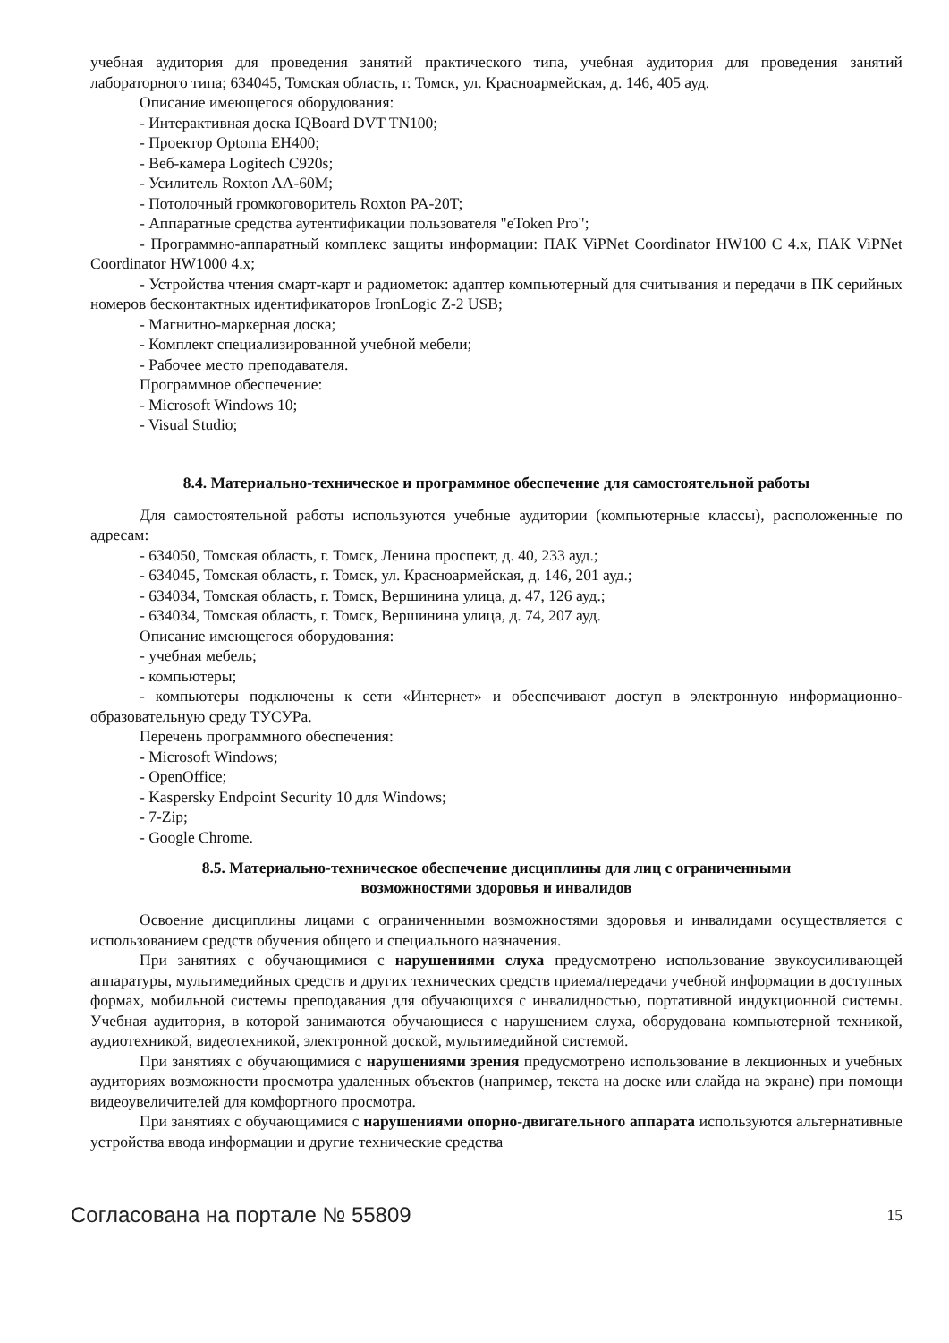учебная аудитория для проведения занятий практического типа, учебная аудитория для проведения занятий лабораторного типа; 634045, Томская область, г. Томск, ул. Красноармейская, д. 146, 405 ауд.
Описание имеющегося оборудования:
- Интерактивная доска IQBoard DVT TN100;
- Проектор Optoma EH400;
- Веб-камера Logitech C920s;
- Усилитель Roxton AA-60M;
- Потолочный громкоговоритель Roxton PA-20T;
- Аппаратные средства аутентификации пользователя "eToken Pro";
- Программно-аппаратный комплекс защиты информации: ПАК ViPNet Coordinator HW100 C 4.x, ПАК ViPNet Coordinator HW1000 4.x;
- Устройства чтения смарт-карт и радиометок: адаптер компьютерный для считывания и передачи в ПК серийных номеров бесконтактных идентификаторов IronLogic Z-2 USB;
- Магнитно-маркерная доска;
- Комплект специализированной учебной мебели;
- Рабочее место преподавателя.
Программное обеспечение:
- Microsoft Windows 10;
- Visual Studio;
8.4. Материально-техническое и программное обеспечение для самостоятельной работы
Для самостоятельной работы используются учебные аудитории (компьютерные классы), расположенные по адресам:
- 634050, Томская область, г. Томск, Ленина проспект, д. 40, 233 ауд.;
- 634045, Томская область, г. Томск, ул. Красноармейская, д. 146, 201 ауд.;
- 634034, Томская область, г. Томск, Вершинина улица, д. 47, 126 ауд.;
- 634034, Томская область, г. Томск, Вершинина улица, д. 74, 207 ауд.
Описание имеющегося оборудования:
- учебная мебель;
- компьютеры;
- компьютеры подключены к сети «Интернет» и обеспечивают доступ в электронную информационно-образовательную среду ТУСУРа.
Перечень программного обеспечения:
- Microsoft Windows;
- OpenOffice;
- Kaspersky Endpoint Security 10 для Windows;
- 7-Zip;
- Google Chrome.
8.5. Материально-техническое обеспечение дисциплины для лиц с ограниченными
возможностями здоровья и инвалидов
Освоение дисциплины лицами с ограниченными возможностями здоровья и инвалидами осуществляется с использованием средств обучения общего и специального назначения.
При занятиях с обучающимися с нарушениями слуха предусмотрено использование звукоусиливающей аппаратуры, мультимедийных средств и других технических средств приема/передачи учебной информации в доступных формах, мобильной системы преподавания для обучающихся с инвалидностью, портативной индукционной системы. Учебная аудитория, в которой занимаются обучающиеся с нарушением слуха, оборудована компьютерной техникой, аудиотехникой, видеотехникой, электронной доской, мультимедийной системой.
При занятиях с обучающимися с нарушениями зрения предусмотрено использование в лекционных и учебных аудиториях возможности просмотра удаленных объектов (например, текста на доске или слайда на экране) при помощи видеоувеличителей для комфортного просмотра.
При занятиях с обучающимися с нарушениями опорно-двигательного аппарата используются альтернативные устройства ввода информации и другие технические средства
Согласована на портале № 55809 15